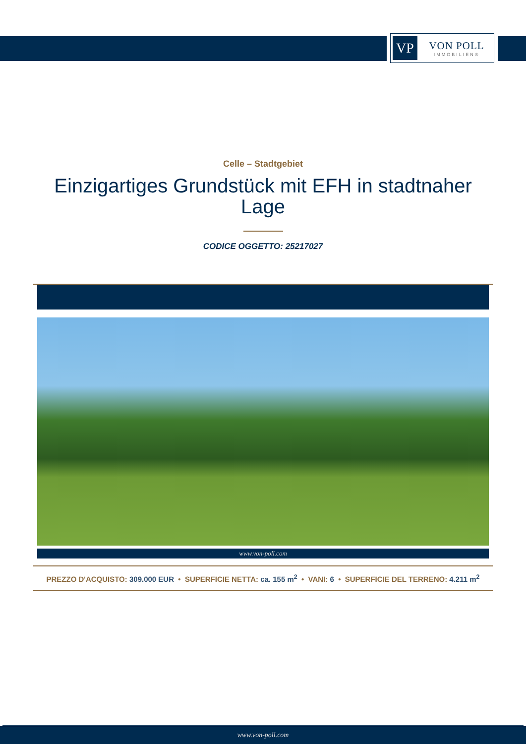VP
VON POLL
IMMOBILIEN®
Celle – Stadtgebiet
Einzigartiges Grundstück mit EFH in stadtnaher Lage
CODICE OGGETTO: 25217027
www.von-poll.com
PREZZO D'ACQUISTO: 309.000 EUR • SUPERFICIE NETTA: ca. 155 m<sup>2</sup> • VANI: 6 • SUPERFICIE DEL TERRENO: 4.211 m<sup>2</sup>
www.von-poll.com